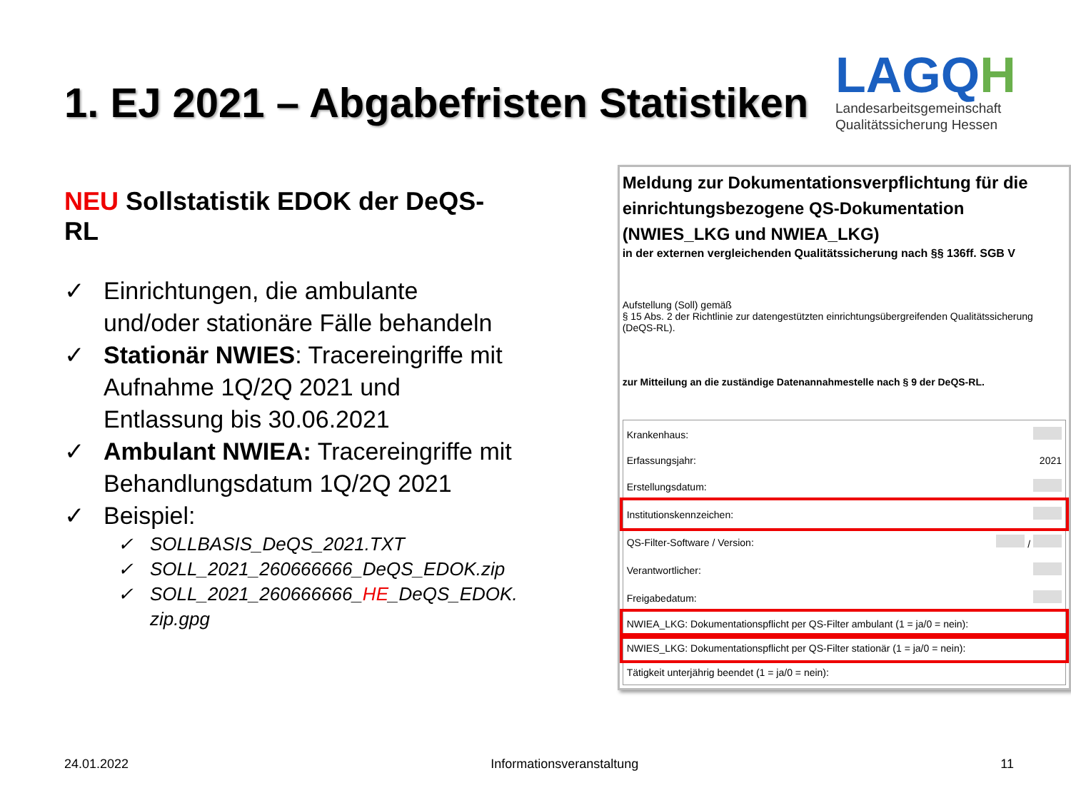1. EJ 2021 – Abgabefristen Statistiken
LAGQH
Landesarbeitsgemeinschaft
Qualitätssicherung Hessen
NEU Sollstatistik EDOK der DeQS-RL
✓ Einrichtungen, die ambulante und/oder stationäre Fälle behandeln
✓ Stationär NWIES: Tracereingriffe mit Aufnahme 1Q/2Q 2021 und Entlassung bis 30.06.2021
✓ Ambulant NWIEA: Tracereingriffe mit Behandlungsdatum 1Q/2Q 2021
✓ Beispiel:
✓ SOLLBASIS_DeQS_2021.TXT
✓ SOLL_2021_260666666_DeQS_EDOK.zip
✓ SOLL_2021_260666666_HE_DeQS_EDOK. zip.gpg
Meldung zur Dokumentationsverpflichtung für die einrichtungsbezogene QS-Dokumentation (NWIES_LKG und NWIEA_LKG)
in der externen vergleichenden Qualitätssicherung nach §§ 136ff. SGB V
Aufstellung (Soll) gemäß
§ 15 Abs. 2 der Richtlinie zur datengestützten einrichtungsübergreifenden Qualitätssicherung (DeQS-RL).
zur Mitteilung an die zuständige Datenannahmestelle nach § 9 der DeQS-RL.
| Krankenhaus: | |
| Erfassungsjahr: | 2021 |
| Erstellungsdatum: | |
| Institutionskennzeichen: | |
| QS-Filter-Software / Version: | / |
| Verantwortlicher: | |
| Freigabedatum: | |
| NWIEA_LKG: Dokumentationspflicht per QS-Filter ambulant (1 = ja/0 = nein): | |
| NWIES_LKG: Dokumentationspflicht per QS-Filter stationär (1 = ja/0 = nein): | |
| Tätigkeit unterjährig beendet (1 = ja/0 = nein): | |
24.01.2022 Informationsveranstaltung 11